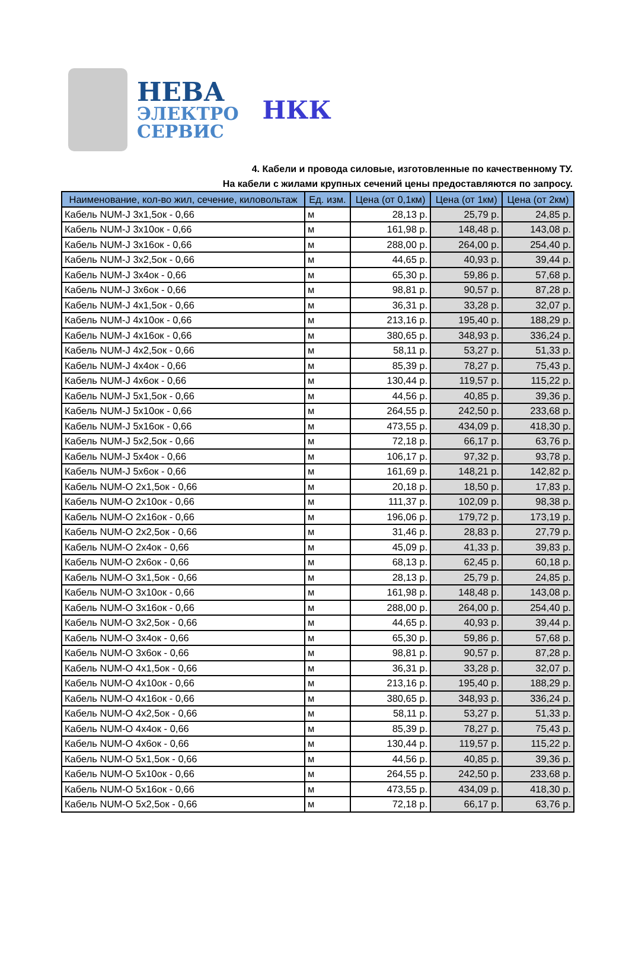НЕВА
ЭЛЕКТРО
СЕРВИС
НКК
4. Кабели и провода силовые, изготовленные по качественному ТУ.
На кабели с жилами крупных сечений цены предоставляются по запросу.
| Наименование, кол-во жил, сечение, киловольтаж | Ед. изм. | Цена (от 0,1км) | Цена (от 1км) | Цена (от 2км) |
| --- | --- | --- | --- | --- |
| Кабель NUM-J 3x1,5ок - 0,66 | м | 28,13 р. | 25,79 р. | 24,85 р. |
| Кабель NUM-J 3x10ок - 0,66 | м | 161,98 р. | 148,48 р. | 143,08 р. |
| Кабель NUM-J 3x16ок - 0,66 | м | 288,00 р. | 264,00 р. | 254,40 р. |
| Кабель NUM-J 3x2,5ок - 0,66 | м | 44,65 р. | 40,93 р. | 39,44 р. |
| Кабель NUM-J 3x4ок - 0,66 | м | 65,30 р. | 59,86 р. | 57,68 р. |
| Кабель NUM-J 3x6ок - 0,66 | м | 98,81 р. | 90,57 р. | 87,28 р. |
| Кабель NUM-J 4x1,5ок - 0,66 | м | 36,31 р. | 33,28 р. | 32,07 р. |
| Кабель NUM-J 4x10ок - 0,66 | м | 213,16 р. | 195,40 р. | 188,29 р. |
| Кабель NUM-J 4x16ок - 0,66 | м | 380,65 р. | 348,93 р. | 336,24 р. |
| Кабель NUM-J 4x2,5ок - 0,66 | м | 58,11 р. | 53,27 р. | 51,33 р. |
| Кабель NUM-J 4x4ок - 0,66 | м | 85,39 р. | 78,27 р. | 75,43 р. |
| Кабель NUM-J 4x6ок - 0,66 | м | 130,44 р. | 119,57 р. | 115,22 р. |
| Кабель NUM-J 5x1,5ок - 0,66 | м | 44,56 р. | 40,85 р. | 39,36 р. |
| Кабель NUM-J 5x10ок - 0,66 | м | 264,55 р. | 242,50 р. | 233,68 р. |
| Кабель NUM-J 5x16ок - 0,66 | м | 473,55 р. | 434,09 р. | 418,30 р. |
| Кабель NUM-J 5x2,5ок - 0,66 | м | 72,18 р. | 66,17 р. | 63,76 р. |
| Кабель NUM-J 5x4ок - 0,66 | м | 106,17 р. | 97,32 р. | 93,78 р. |
| Кабель NUM-J 5x6ок - 0,66 | м | 161,69 р. | 148,21 р. | 142,82 р. |
| Кабель NUM-O 2x1,5ок - 0,66 | м | 20,18 р. | 18,50 р. | 17,83 р. |
| Кабель NUM-O 2x10ок - 0,66 | м | 111,37 р. | 102,09 р. | 98,38 р. |
| Кабель NUM-O 2x16ок - 0,66 | м | 196,06 р. | 179,72 р. | 173,19 р. |
| Кабель NUM-O 2x2,5ок - 0,66 | м | 31,46 р. | 28,83 р. | 27,79 р. |
| Кабель NUM-O 2x4ок - 0,66 | м | 45,09 р. | 41,33 р. | 39,83 р. |
| Кабель NUM-O 2x6ок - 0,66 | м | 68,13 р. | 62,45 р. | 60,18 р. |
| Кабель NUM-O 3x1,5ок - 0,66 | м | 28,13 р. | 25,79 р. | 24,85 р. |
| Кабель NUM-O 3x10ок - 0,66 | м | 161,98 р. | 148,48 р. | 143,08 р. |
| Кабель NUM-O 3x16ок - 0,66 | м | 288,00 р. | 264,00 р. | 254,40 р. |
| Кабель NUM-O 3x2,5ок - 0,66 | м | 44,65 р. | 40,93 р. | 39,44 р. |
| Кабель NUM-O 3x4ок - 0,66 | м | 65,30 р. | 59,86 р. | 57,68 р. |
| Кабель NUM-O 3x6ок - 0,66 | м | 98,81 р. | 90,57 р. | 87,28 р. |
| Кабель NUM-O 4x1,5ок - 0,66 | м | 36,31 р. | 33,28 р. | 32,07 р. |
| Кабель NUM-O 4x10ок - 0,66 | м | 213,16 р. | 195,40 р. | 188,29 р. |
| Кабель NUM-O 4x16ок - 0,66 | м | 380,65 р. | 348,93 р. | 336,24 р. |
| Кабель NUM-O 4x2,5ок - 0,66 | м | 58,11 р. | 53,27 р. | 51,33 р. |
| Кабель NUM-O 4x4ок - 0,66 | м | 85,39 р. | 78,27 р. | 75,43 р. |
| Кабель NUM-O 4x6ок - 0,66 | м | 130,44 р. | 119,57 р. | 115,22 р. |
| Кабель NUM-O 5x1,5ок - 0,66 | м | 44,56 р. | 40,85 р. | 39,36 р. |
| Кабель NUM-O 5x10ок - 0,66 | м | 264,55 р. | 242,50 р. | 233,68 р. |
| Кабель NUM-O 5x16ок - 0,66 | м | 473,55 р. | 434,09 р. | 418,30 р. |
| Кабель NUM-O 5x2,5ок - 0,66 | м | 72,18 р. | 66,17 р. | 63,76 р. |